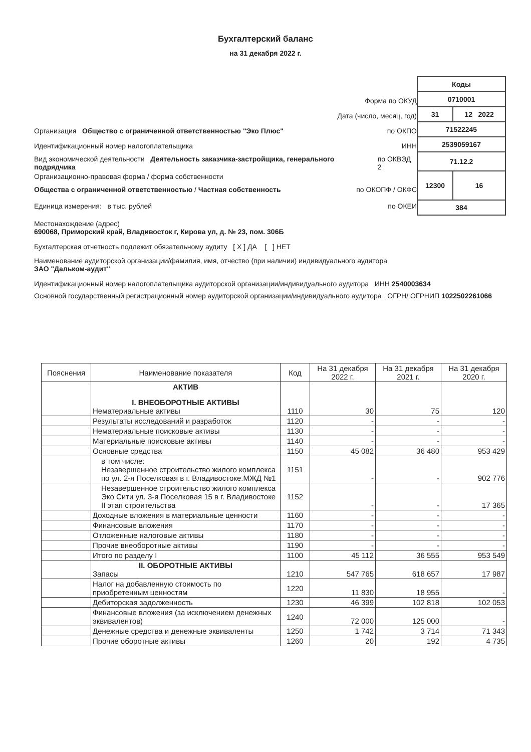Бухгалтерский баланс
на 31 декабря 2022 г.
Форма по ОКУД
Дата (число, месяц, год)
Организация Общество с ограниченной ответственностью "Эко Плюс" по ОКПО
Идентификационный номер налогоплательщика ИНН
Вид экономической деятельности Деятельность заказчика-застройщика, генерального подрядчика по ОКВЭД 2
Организационно-правовая форма / форма собственности
Общества с ограниченной ответственностью / Частная собственность по ОКОПФ / ОКФС
Единица измерения: в тыс. рублей по ОКЕИ
| Коды | |
| 0710001 | |
| 31 | 12 2022 |
| 71522245 | |
| 2539059167 | |
| 71.12.2 | |
| 12300 | 16 |
| 384 | |
Местонахождение (адрес)
690068, Приморский край, Владивосток г, Кирова ул, д. № 23, пом. 306Б
Бухгалтерская отчетность подлежит обязательному аудиту [ X ] ДА [ ] НЕТ
Наименование аудиторской организации/фамилия, имя, отчество (при наличии) индивидуального аудитора
ЗАО "Дальком-аудит"
Идентификационный номер налогоплательщика аудиторской организации/индивидуального аудитора ИНН 2540003634
Основной государственный регистрационный номер аудиторской организации/индивидуального аудитора ОГРН/ ОГРНИП 1022502261066
| Пояснения | Наименование показателя | Код | На 31 декабря 2022 г. | На 31 декабря 2021 г. | На 31 декабря 2020 г. |
| --- | --- | --- | --- | --- | --- |
| | АКТИВ I. ВНЕОБОРОТНЫЕ АКТИВЫ Нематериальные активы | 1110 | 30 | 75 | 120 |
| | Результаты исследований и разработок | 1120 | - | - | - |
| | Нематериальные поисковые активы | 1130 | - | - | - |
| | Материальные поисковые активы | 1140 | - | - | - |
| | Основные средства | 1150 | 45 082 | 36 480 | 953 429 |
| | в том числе: Незавершенное строительство жилого комплекса по ул. 2-я Поселковая в г. Владивостоке.МЖД №1 | 1151 | - | - | 902 776 |
| | Незавершенное строительство жилого комплекса Эко Сити ул. 3-я Поселковая 15 в г. Владивостоке II этап строительства | 1152 | - | - | 17 365 |
| | Доходные вложения в материальные ценности | 1160 | - | - | - |
| | Финансовые вложения | 1170 | - | - | - |
| | Отложенные налоговые активы | 1180 | - | - | - |
| | Прочие внеоборотные активы | 1190 | - | - | - |
| | Итого по разделу I | 1100 | 45 112 | 36 555 | 953 549 |
| | II. ОБОРОТНЫЕ АКТИВЫ Запасы | 1210 | 547 765 | 618 657 | 17 987 |
| | Налог на добавленную стоимость по приобретенным ценностям | 1220 | 11 830 | 18 955 | - |
| | Дебиторская задолженность | 1230 | 46 399 | 102 818 | 102 053 |
| | Финансовые вложения (за исключением денежных эквивалентов) | 1240 | 72 000 | 125 000 | - |
| | Денежные средства и денежные эквиваленты | 1250 | 1 742 | 3 714 | 71 343 |
| | Прочие оборотные активы | 1260 | 20 | 192 | 4 735 |